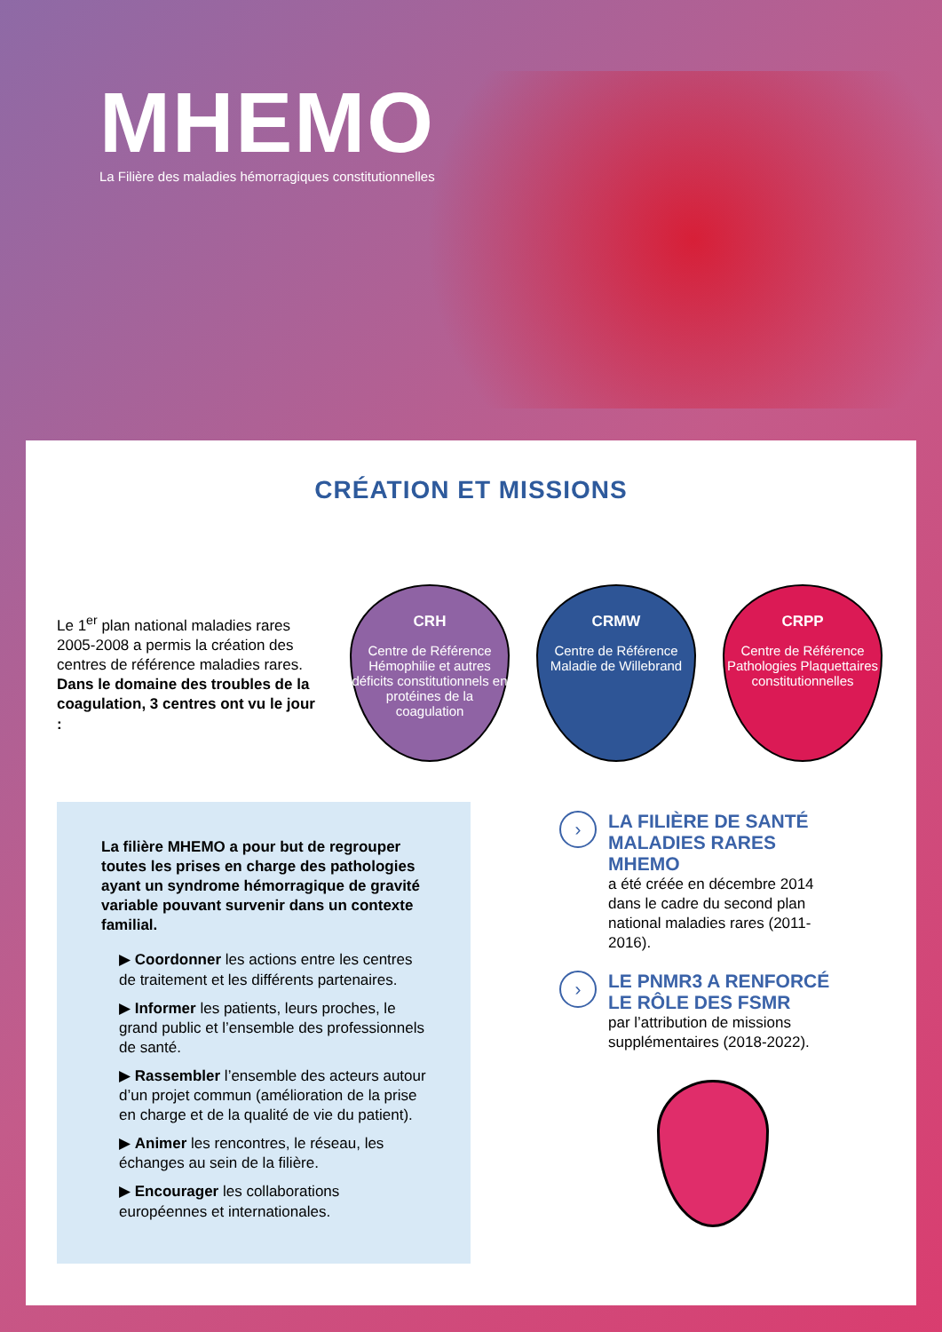MHEMO
La Filière des maladies hémorragiques constitutionnelles
CRÉATION ET MISSIONS
Le 1<sup>er</sup> plan national maladies rares 2005-2008 a permis la création des centres de référence maladies rares. Dans le domaine des troubles de la coagulation, 3 centres ont vu le jour :
CRH
Centre de Référence Hémophilie et autres déficits constitutionnels en protéines de la coagulation
CRMW
Centre de Référence Maladie de Willebrand
CRPP
Centre de Référence Pathologies Plaquettaires constitutionnelles
La filière MHEMO a pour but de regrouper toutes les prises en charge des pathologies ayant un syndrome hémorragique de gravité variable pouvant survenir dans un contexte familial.
▶ Coordonner les actions entre les centres de traitement et les différents partenaires.
▶ Informer les patients, leurs proches, le grand public et l’ensemble des professionnels de santé.
▶ Rassembler l’ensemble des acteurs autour d’un projet commun (amélioration de la prise en charge et de la qualité de vie du patient).
▶ Animer les rencontres, le réseau, les échanges au sein de la filière.
▶ Encourager les collaborations européennes et internationales.
› LA FILIÈRE DE SANTÉ MALADIES RARES MHEMO
a été créée en décembre 2014 dans le cadre du second plan national maladies rares (2011-2016).
› LE PNMR3 A RENFORCÉ LE RÔLE DES FSMR
par l’attribution de missions supplémentaires (2018-2022).